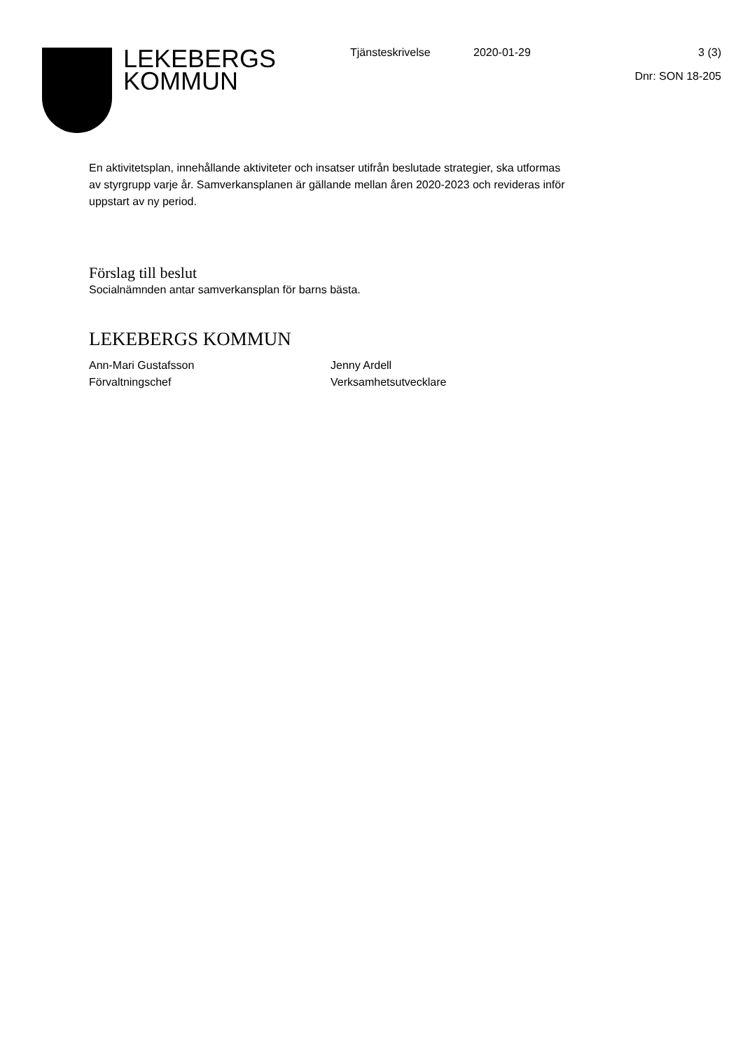LEKEBERGS
KOMMUN
Tjänsteskrivelse 2020-01-29 3 (3)
Dnr: SON 18-205
En aktivitetsplan, innehållande aktiviteter och insatser utifrån beslutade strategier, ska utformas av styrgrupp varje år. Samverkansplanen är gällande mellan åren 2020-2023 och revideras inför uppstart av ny period.
Förslag till beslut
Socialnämnden antar samverkansplan för barns bästa.
LEKEBERGS KOMMUN
Ann-Mari Gustafsson
Förvaltningschef
Jenny Ardell
Verksamhetsutvecklare